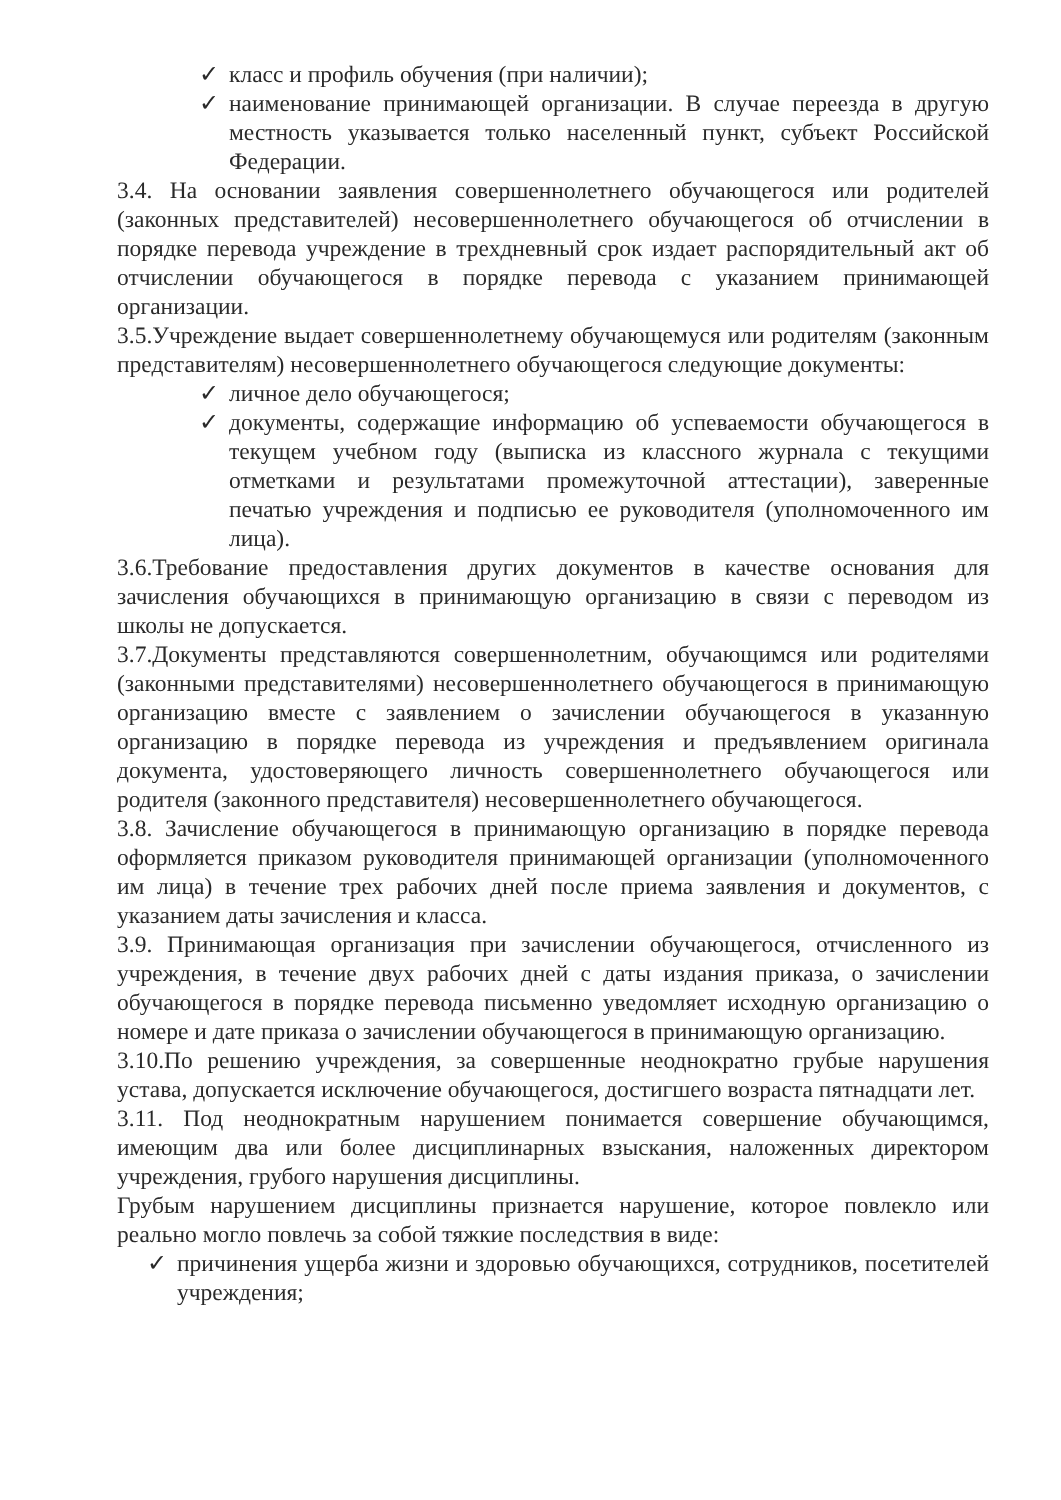✓ класс и профиль обучения (при наличии);
✓ наименование принимающей организации. В случае переезда в другую местность указывается только населенный пункт, субъект Российской Федерации.
3.4. На основании заявления совершеннолетнего обучающегося или родителей (законных представителей) несовершеннолетнего обучающегося об отчислении в порядке перевода учреждение в трехдневный срок издает распорядительный акт об отчислении обучающегося в порядке перевода с указанием принимающей организации.
3.5.Учреждение выдает совершеннолетнему обучающемуся или родителям (законным представителям) несовершеннолетнего обучающегося следующие документы:
✓ личное дело обучающегося;
✓ документы, содержащие информацию об успеваемости обучающегося в текущем учебном году (выписка из классного журнала с текущими отметками и результатами промежуточной аттестации), заверенные печатью учреждения и подписью ее руководителя (уполномоченного им лица).
3.6.Требование предоставления других документов в качестве основания для зачисления обучающихся в принимающую организацию в связи с переводом из школы не допускается.
3.7.Документы представляются совершеннолетним, обучающимся или родителями (законными представителями) несовершеннолетнего обучающегося в принимающую организацию вместе с заявлением о зачислении обучающегося в указанную организацию в порядке перевода из учреждения и предъявлением оригинала документа, удостоверяющего личность совершеннолетнего обучающегося или родителя (законного представителя) несовершеннолетнего обучающегося.
3.8. Зачисление обучающегося в принимающую организацию в порядке перевода оформляется приказом руководителя принимающей организации (уполномоченного им лица) в течение трех рабочих дней после приема заявления и документов, с указанием даты зачисления и класса.
3.9. Принимающая организация при зачислении обучающегося, отчисленного из учреждения, в течение двух рабочих дней с даты издания приказа, о зачислении обучающегося в порядке перевода письменно уведомляет исходную организацию о номере и дате приказа о зачислении обучающегося в принимающую организацию.
3.10.По решению учреждения, за совершенные неоднократно грубые нарушения устава, допускается исключение обучающегося, достигшего возраста пятнадцати лет.
3.11. Под неоднократным нарушением понимается совершение обучающимся, имеющим два или более дисциплинарных взыскания, наложенных директором учреждения, грубого нарушения дисциплины.
Грубым нарушением дисциплины признается нарушение, которое повлекло или реально могло повлечь за собой тяжкие последствия в виде:
✓ причинения ущерба жизни и здоровью обучающихся, сотрудников, посетителей учреждения;